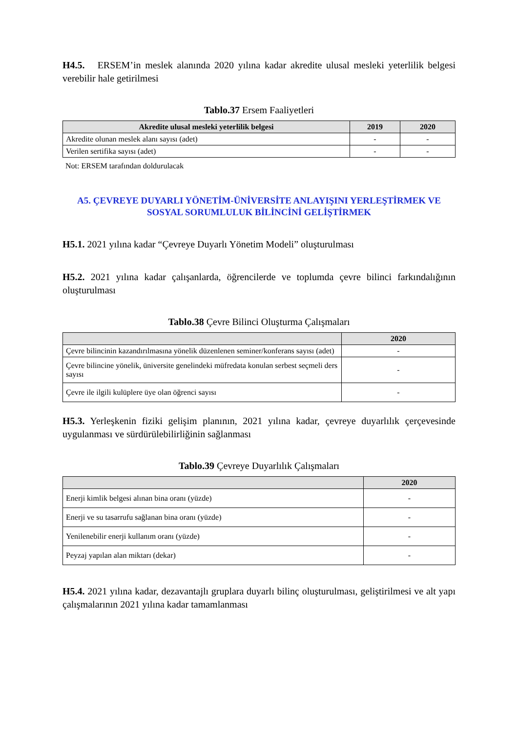H4.5. ERSEM’in meslek alanında 2020 yılına kadar akredite ulusal mesleki yeterlilik belgesi verebilir hale getirilmesi
Tablo.37 Ersem Faaliyetleri
| Akredite ulusal mesleki yeterlilik belgesi | 2019 | 2020 |
| --- | --- | --- |
| Akredite olunan meslek alanı sayısı (adet) | - | - |
| Verilen sertifika sayısı (adet) | - | - |
Not: ERSEM tarafından doldurulacak
A5. ÇEVREYE DUYARLI YÖNETİM-ÜNİVERSİTE ANLAYIŞINI YERLEŞTİRMEK VE SOSYAL SORUMLULUK BİLİNCİNİ GELİŞTİRMEK
H5.1. 2021 yılına kadar “Çevreye Duyarlı Yönetim Modeli” oluşturulması
H5.2. 2021 yılına kadar çalışanlarda, öğrencilerde ve toplumda çevre bilinci farkındalığının oluşturulması
Tablo.38 Çevre Bilinci Oluşturma Çalışmaları
| | 2020 |
| --- | --- |
| Çevre bilincinin kazandırılmasına yönelik düzenlenen seminer/konferans sayısı (adet) | - |
| Çevre bilincine yönelik, üniversite genelindeki müfredata konulan serbest seçmeli ders sayısı | - |
| Çevre ile ilgili kulüplere üye olan öğrenci sayısı | - |
H5.3. Yerleşkenin fiziki gelişim planının, 2021 yılına kadar, çevreye duyarlılık çerçevesinde uygulanması ve sürdürülebilirliğinin sağlanması
Tablo.39 Çevreye Duyarlılık Çalışmaları
| | 2020 |
| --- | --- |
| Enerji kimlik belgesi alınan bina oranı (yüzde) | - |
| Enerji ve su tasarrufu sağlanan bina oranı (yüzde) | - |
| Yenilenebilir enerji kullanım oranı (yüzde) | - |
| Peyzaj yapılan alan miktarı (dekar) | - |
H5.4. 2021 yılına kadar, dezavantajlı gruplara duyarlı bilinç oluşturulması, geliştirilmesi ve alt yapı çalışmalarının 2021 yılına kadar tamamlanması